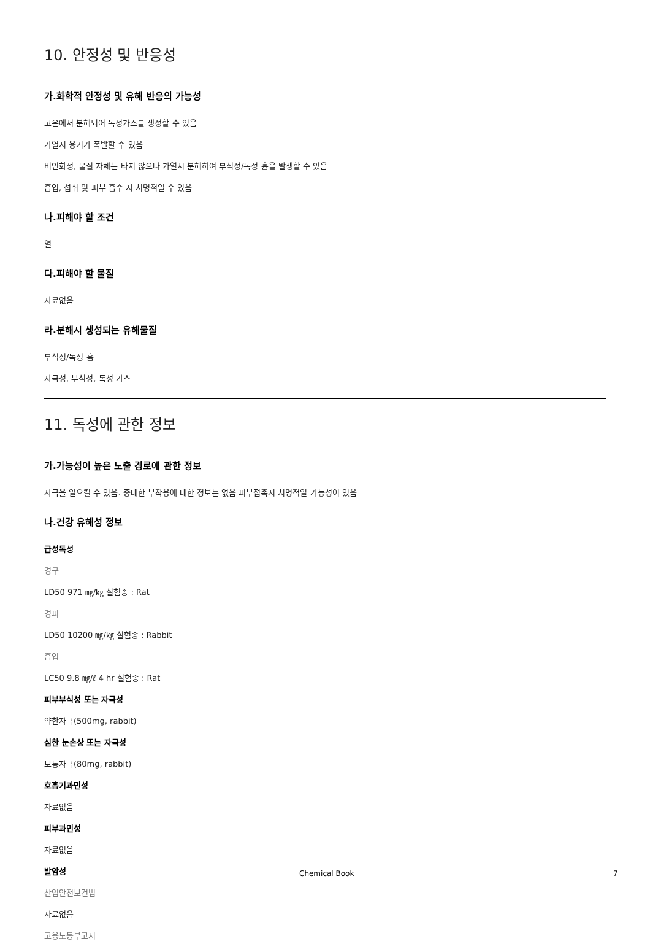10. 안정성 및 반응성
가.화학적 안정성 및 유해 반응의 가능성
고온에서 분해되어 독성가스를 생성할 수 있음
가열시 용기가 폭발할 수 있음
비인화성, 물질 자체는 타지 않으나 가열시 분해하여 부식성/독성 흄을 발생할 수 있음
흡입, 섭취 및 피부 흡수 시 치명적일 수 있음
나.피해야 할 조건
열
다.피해야 할 물질
자료없음
라.분해시 생성되는 유해물질
부식성/독성 흄
자극성, 부식성, 독성 가스
11. 독성에 관한 정보
가.가능성이 높은 노출 경로에 관한 정보
자극을 일으킬 수 있음. 중대한 부작용에 대한 정보는 없음 피부접촉시 치명적일 가능성이 있음
나.건강 유해성 정보
급성독성
경구
LD50 971 ㎎/㎏ 실험종 : Rat
경피
LD50 10200 ㎎/㎏ 실험종 : Rabbit
흡입
LC50 9.8 ㎎/ℓ 4 hr 실험종 : Rat
피부부식성 또는 자극성
약한자극(500mg, rabbit)
심한 눈손상 또는 자극성
보통자극(80mg, rabbit)
호흡기과민성
자료없음
피부과민성
자료없음
발암성
산업안전보건법
자료없음
고용노동부고시
Chemical Book 7